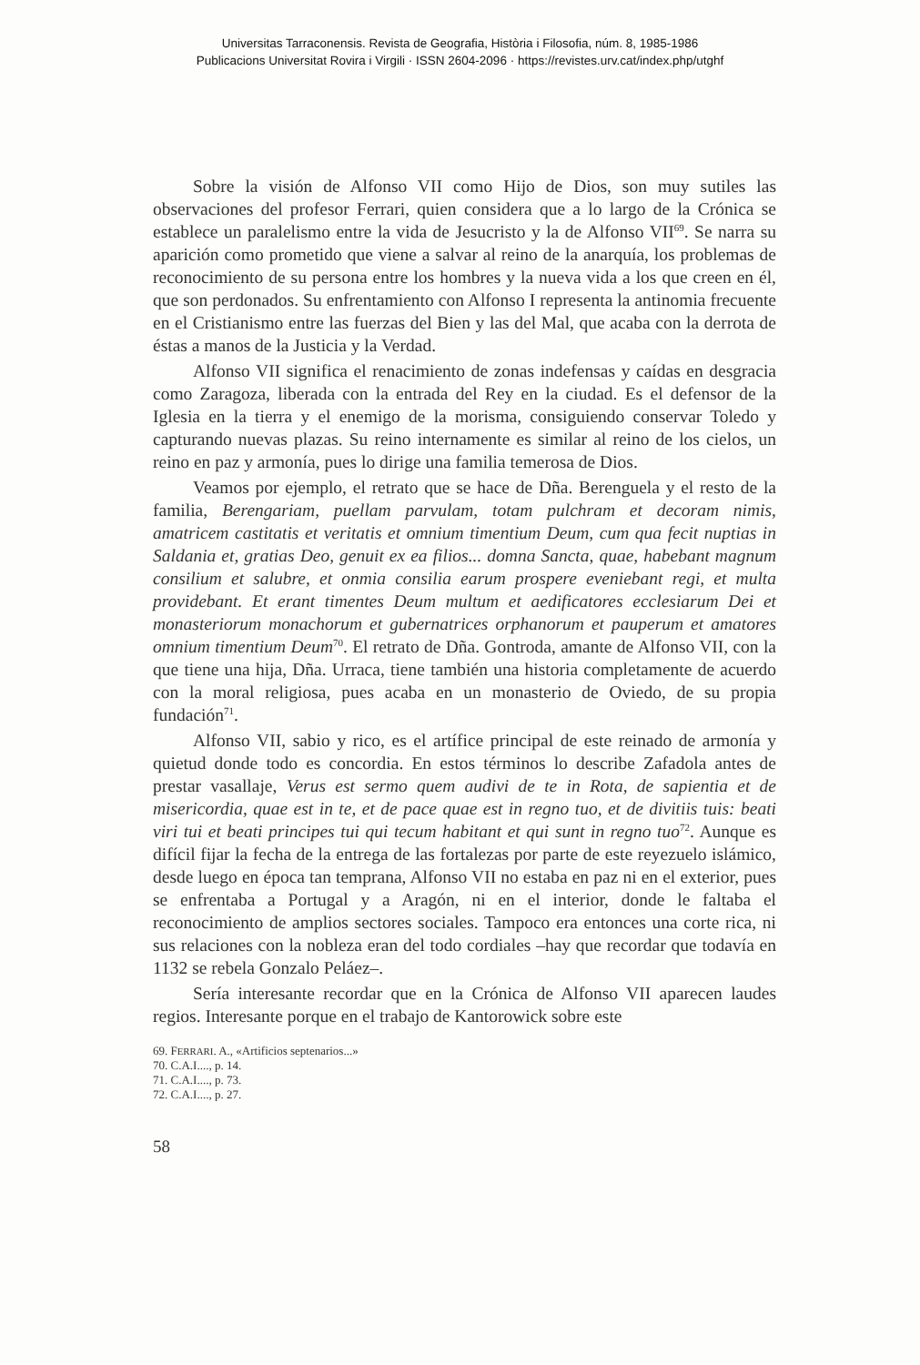Universitas Tarraconensis. Revista de Geografia, Història i Filosofia, núm. 8, 1985-1986
Publicacions Universitat Rovira i Virgili · ISSN 2604-2096 · https://revistes.urv.cat/index.php/utghf
Sobre la visión de Alfonso VII como Hijo de Dios, son muy sutiles las observaciones del profesor Ferrari, quien considera que a lo largo de la Crónica se establece un paralelismo entre la vida de Jesucristo y la de Alfonso VII<sup>69</sup>. Se narra su aparición como prometido que viene a salvar al reino de la anarquía, los problemas de reconocimiento de su persona entre los hombres y la nueva vida a los que creen en él, que son perdonados. Su enfrentamiento con Alfonso I representa la antinomia frecuente en el Cristianismo entre las fuerzas del Bien y las del Mal, que acaba con la derrota de éstas a manos de la Justicia y la Verdad.
Alfonso VII significa el renacimiento de zonas indefensas y caídas en desgracia como Zaragoza, liberada con la entrada del Rey en la ciudad. Es el defensor de la Iglesia en la tierra y el enemigo de la morisma, consiguiendo conservar Toledo y capturando nuevas plazas. Su reino internamente es similar al reino de los cielos, un reino en paz y armonía, pues lo dirige una familia temerosa de Dios.
Veamos por ejemplo, el retrato que se hace de Dña. Berenguela y el resto de la familia, Berengariam, puellam parvulam, totam pulchram et decoram nimis, amatricem castitatis et veritatis et omnium timentium Deum, cum qua fecit nuptias in Saldania et, gratias Deo, genuit ex ea filios... domna Sancta, quae, habebant magnum consilium et salubre, et onmia consilia earum prospere eveniebant regi, et multa providebant. Et erant timentes Deum multum et aedificatores ecclesiarum Dei et monasteriorum monachorum et gubernatrices orphanorum et pauperum et amatores omnium timentium Deum<sup>70</sup>. El retrato de Dña. Gontroda, amante de Alfonso VII, con la que tiene una hija, Dña. Urraca, tiene también una historia completamente de acuerdo con la moral religiosa, pues acaba en un monasterio de Oviedo, de su propia fundación<sup>71</sup>.
Alfonso VII, sabio y rico, es el artífice principal de este reinado de armonía y quietud donde todo es concordia. En estos términos lo describe Zafadola antes de prestar vasallaje, Verus est sermo quem audivi de te in Rota, de sapientia et de misericordia, quae est in te, et de pace quae est in regno tuo, et de divitiis tuis: beati viri tui et beati principes tui qui tecum habitant et qui sunt in regno tuo<sup>72</sup>. Aunque es difícil fijar la fecha de la entrega de las fortalezas por parte de este reyezuelo islámico, desde luego en época tan temprana, Alfonso VII no estaba en paz ni en el exterior, pues se enfrentaba a Portugal y a Aragón, ni en el interior, donde le faltaba el reconocimiento de amplios sectores sociales. Tampoco era entonces una corte rica, ni sus relaciones con la nobleza eran del todo cordiales –hay que recordar que todavía en 1132 se rebela Gonzalo Peláez–.
Sería interesante recordar que en la Crónica de Alfonso VII aparecen laudes regios. Interesante porque en el trabajo de Kantorowick sobre este
69. FERRARI. A., «Artificios septenarios...»
70. C.A.I...., p. 14.
71. C.A.I...., p. 73.
72. C.A.I...., p. 27.
58